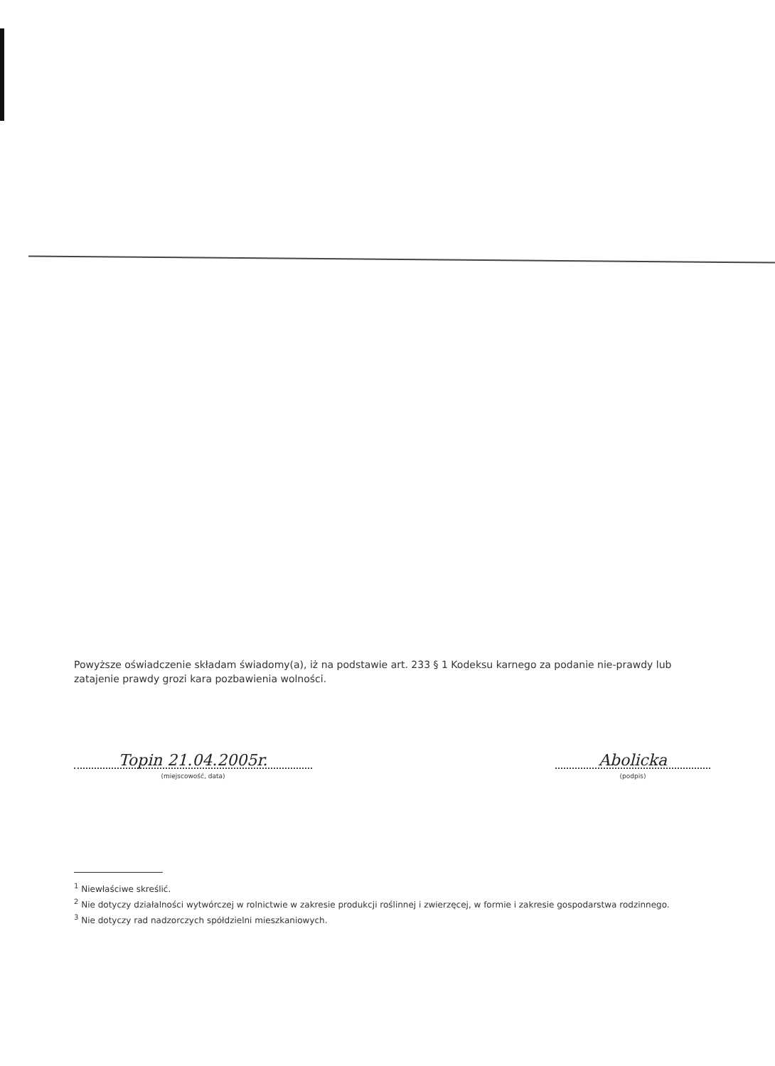Powyższe oświadczenie składam świadomy(a), iż na podstawie art. 233 § 1 Kodeksu karnego za podanie nie-prawdy lub zatajenie prawdy grozi kara pozbawienia wolności.
Topin 21.04.2005r.
(miejscowość, data)
Abolicka
(podpis)
<sup>1</sup> Niewłaściwe skreślić.
<sup>2</sup> Nie dotyczy działalności wytwórczej w rolnictwie w zakresie produkcji roślinnej i zwierzęcej, w formie i zakresie gospodarstwa rodzinnego.
<sup>3</sup> Nie dotyczy rad nadzorczych spółdzielni mieszkaniowych.